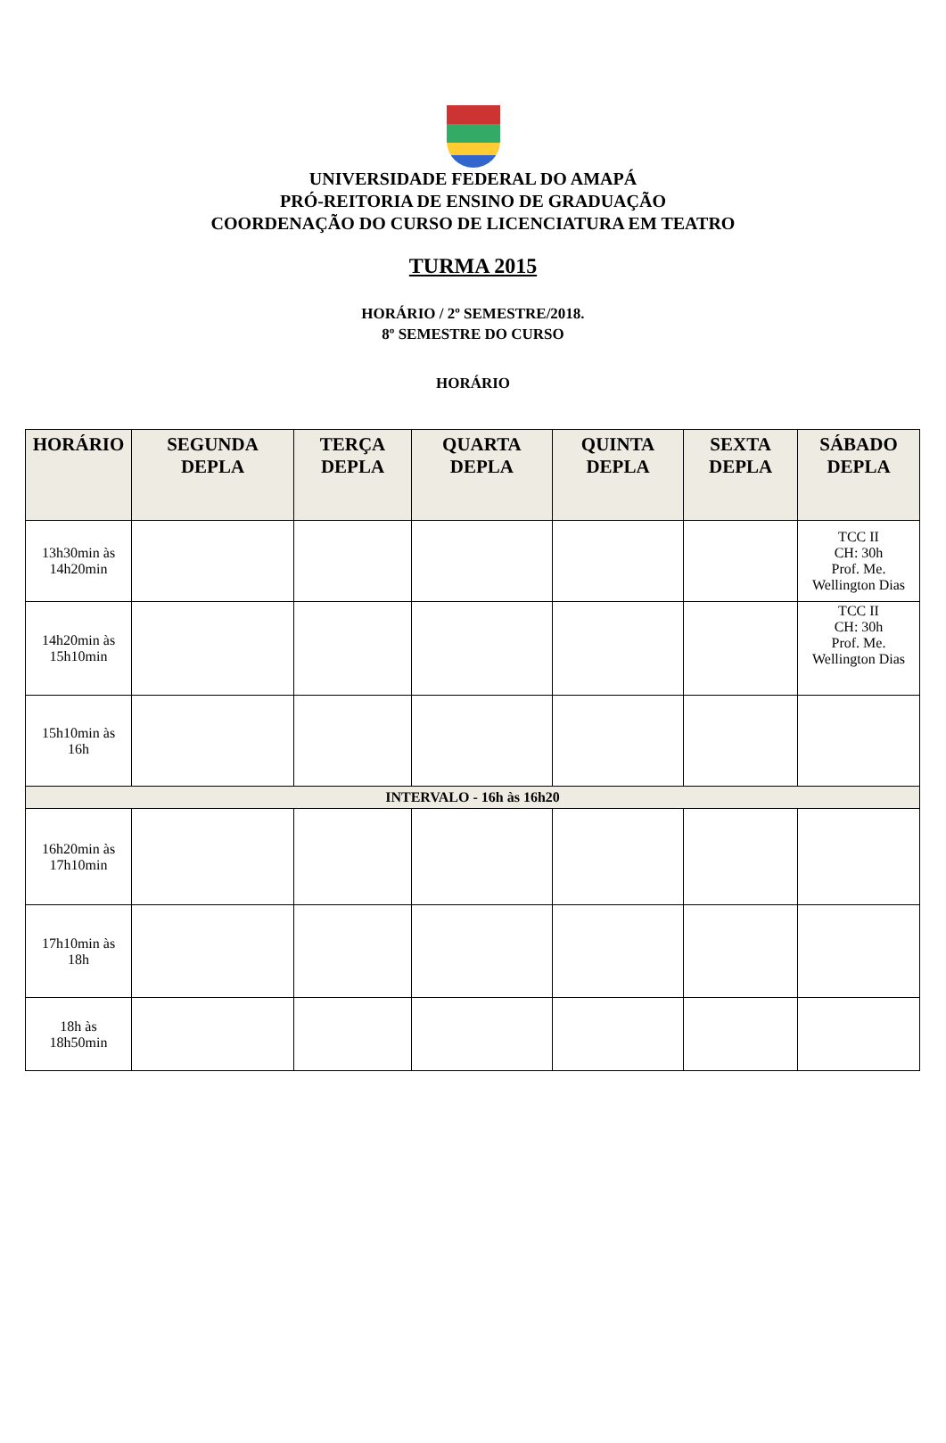UNIVERSIDADE FEDERAL DO AMAPÁ
PRÓ-REITORIA DE ENSINO DE GRADUAÇÃO
COORDENAÇÃO DO CURSO DE LICENCIATURA EM TEATRO
TURMA 2015
HORÁRIO / 2º SEMESTRE/2018.
8º SEMESTRE DO CURSO
HORÁRIO
| HORÁRIO | SEGUNDA DEPLA | TERÇA DEPLA | QUARTA DEPLA | QUINTA DEPLA | SEXTA DEPLA | SÁBADO DEPLA |
| --- | --- | --- | --- | --- | --- | --- |
| 13h30min às 14h20min | | | | | | TCC II CH: 30h Prof. Me. Wellington Dias |
| 14h20min às 15h10min | | | | | | TCC II CH: 30h Prof. Me. Wellington Dias |
| 15h10min às 16h | | | | | | |
| INTERVALO - 16h às 16h20 | | | | | | |
| 16h20min às 17h10min | | | | | | |
| 17h10min às 18h | | | | | | |
| 18h às 18h50min | | | | | | |